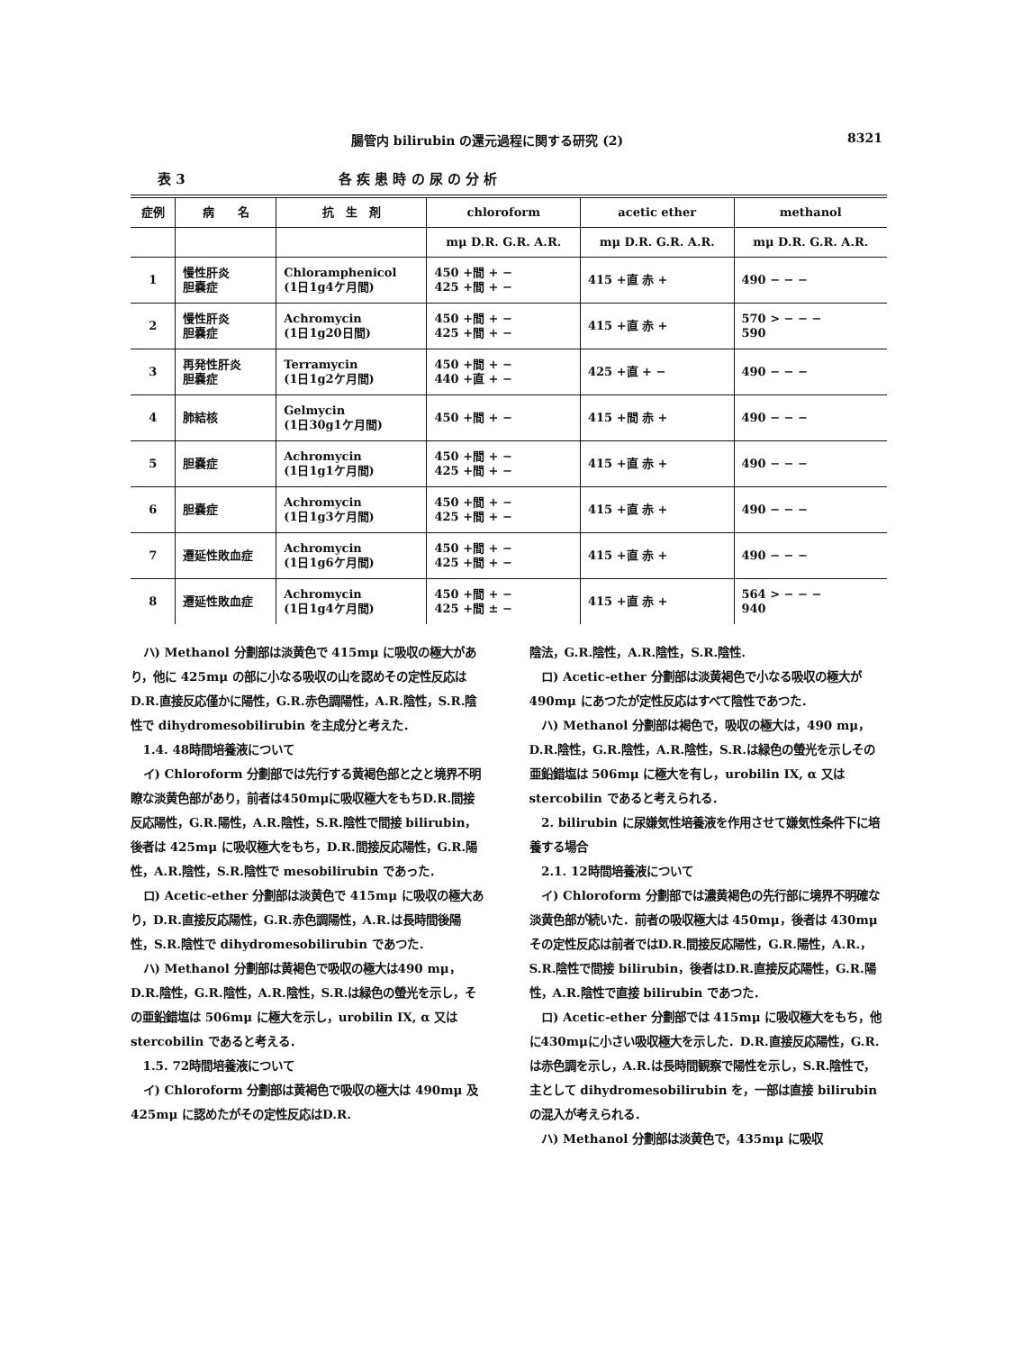腸管内 bilirubin の還元過程に関する研究 (2) 8321
表 3 各 疾 患 時 の 尿 の 分 析
| 症例 | 病 名 | 抗 生 剤 | chloroform | acetic ether | methanol |
| --- | --- | --- | --- | --- | --- |
| | | | mμ D.R. G.R. A.R. | mμ D.R. G.R. A.R. | mμ D.R. G.R. A.R. |
| 1 | 慢性肝炎 胆嚢症 | Chloramphenicol (1日1g4ケ月間) | 450 +間 + − 425 +間 + − | 415 +直 赤 + | 490 − − − |
| 2 | 慢性肝炎 胆嚢症 | Achromycin (1日1g20日間) | 450 +間 + − 425 +間 + − | 415 +直 赤 + | 570 > − − − 590 |
| 3 | 再発性肝炎 胆嚢症 | Terramycin (1日1g2ケ月間) | 450 +間 + − 440 +直 + − | 425 +直 + − | 490 − − − |
| 4 | 肺結核 | Gelmycin (1日30g1ケ月間) | 450 +間 + − | 415 +間 赤 + | 490 − − − |
| 5 | 胆嚢症 | Achromycin (1日1g1ケ月間) | 450 +間 + − 425 +間 + − | 415 +直 赤 + | 490 − − − |
| 6 | 胆嚢症 | Achromycin (1日1g3ケ月間) | 450 +間 + − 425 +間 + − | 415 +直 赤 + | 490 − − − |
| 7 | 遷延性敗血症 | Achromycin (1日1g6ケ月間) | 450 +間 + − 425 +間 + − | 415 +直 赤 + | 490 − − − |
| 8 | 遷延性敗血症 | Achromycin (1日1g4ケ月間) | 450 +間 + − 425 +間 ± − | 415 +直 赤 + | 564 > − − − 940 |
ハ) Methanol 分劃部は淡黄色で 415mμ に吸収の極大があり，他に 425mμ の部に小なる吸収の山を認めその定性反応はD.R.直接反応僅かに陽性，G.R.赤色調陽性，A.R.陰性，S.R.陰性で dihydromesobilirubin を主成分と考えた．
1.4. 48時間培養液について
イ) Chloroform 分劃部では先行する黄褐色部と之と境界不明瞭な淡黄色部があり，前者は450mμに吸収極大をもちD.R.間接反応陽性，G.R.陽性，A.R.陰性，S.R.陰性で間接 bilirubin，後者は 425mμ に吸収極大をもち，D.R.間接反応陽性，G.R.陽性，A.R.陰性，S.R.陰性で mesobilirubin であった．
ロ) Acetic-ether 分劃部は淡黄色で 415mμ に吸収の極大あり，D.R.直接反応陽性，G.R.赤色調陽性，A.R.は長時間後陽性，S.R.陰性で dihydromesobilirubin であつた．
ハ) Methanol 分劃部は黄褐色で吸収の極大は490 mμ，D.R.陰性，G.R.陰性，A.R.陰性，S.R.は緑色の螢光を示し，その亜鉛錯塩は 506mμ に極大を示し，urobilin IX, α 又は stercobilin であると考える．
1.5. 72時間培養液について
イ) Chloroform 分劃部は黄褐色で吸収の極大は 490mμ 及 425mμ に認めたがその定性反応はD.R.
陰法，G.R.陰性，A.R.陰性，S.R.陰性.
ロ) Acetic-ether 分劃部は淡黄褐色で小なる吸収の極大が 490mμ にあつたが定性反応はすべて陰性であつた．
ハ) Methanol 分劃部は褐色で，吸収の極大は，490 mμ，D.R.陰性，G.R.陰性，A.R.陰性，S.R.は緑色の螢光を示しその亜鉛錯塩は 506mμ に極大を有し，urobilin IX, α 又は stercobilin であると考えられる．
2. bilirubin に尿嫌気性培養液を作用させて嫌気性条件下に培養する場合
2.1. 12時間培養液について
イ) Chloroform 分劃部では濃黄褐色の先行部に境界不明確な淡黄色部が続いた．前者の吸収極大は 450mμ，後者は 430mμ その定性反応は前者ではD.R.間接反応陽性，G.R.陽性，A.R.，S.R.陰性で間接 bilirubin，後者はD.R.直接反応陽性，G.R.陽性，A.R.陰性で直接 bilirubin であつた．
ロ) Acetic-ether 分劃部では 415mμ に吸収極大をもち，他に430mμに小さい吸収極大を示した．D.R.直接反応陽性，G.R.は赤色調を示し，A.R.は長時間観察で陽性を示し，S.R.陰性で，主として dihydromesobilirubin を，一部は直接 bilirubin の混入が考えられる．
ハ) Methanol 分劃部は淡黄色で，435mμ に吸収